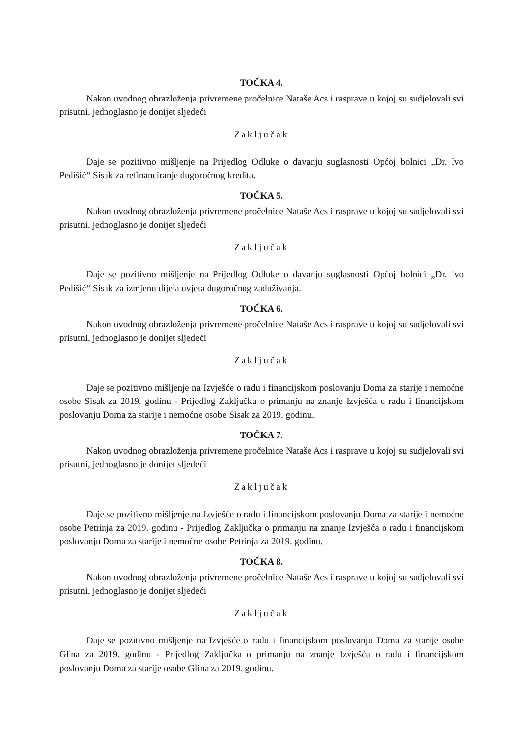TOČKA 4.
Nakon uvodnog obrazloženja privremene pročelnice Nataše Acs i rasprave u kojoj su sudjelovali svi prisutni, jednoglasno je donijet sljedeći
Zaključak
Daje se pozitivno mišljenje na Prijedlog Odluke o davanju suglasnosti Općoj bolnici „Dr. Ivo Pedišić“ Sisak za refinanciranje dugoročnog kredita.
TOČKA 5.
Nakon uvodnog obrazloženja privremene pročelnice Nataše Acs i rasprave u kojoj su sudjelovali svi prisutni, jednoglasno je donijet sljedeći
Zaključak
Daje se pozitivno mišljenje na Prijedlog Odluke o davanju suglasnosti Općoj bolnici „Dr. Ivo Pedišić“ Sisak za izmjenu dijela uvjeta dugoročnog zaduživanja.
TOČKA 6.
Nakon uvodnog obrazloženja privremene pročelnice Nataše Acs i rasprave u kojoj su sudjelovali svi prisutni, jednoglasno je donijet sljedeći
Zaključak
Daje se pozitivno mišljenje na Izvješće o radu i financijskom poslovanju Doma za starije i nemoćne osobe Sisak za 2019. godinu - Prijedlog Zaključka o primanju na znanje Izvješća o radu i financijskom poslovanju Doma za starije i nemoćne osobe Sisak za 2019. godinu.
TOČKA 7.
Nakon uvodnog obrazloženja privremene pročelnice Nataše Acs i rasprave u kojoj su sudjelovali svi prisutni, jednoglasno je donijet sljedeći
Zaključak
Daje se pozitivno mišljenje na Izvješće o radu i financijskom poslovanju Doma za starije i nemoćne osobe Petrinja za 2019. godinu - Prijedlog Zaključka o primanju na znanje Izvješća o radu i financijskom poslovanju Doma za starije i nemoćne osobe Petrinja za 2019. godinu.
TOČKA 8.
Nakon uvodnog obrazloženja privremene pročelnice Nataše Acs i rasprave u kojoj su sudjelovali svi prisutni, jednoglasno je donijet sljedeći
Zaključak
Daje se pozitivno mišljenje na Izvješće o radu i financijskom poslovanju Doma za starije osobe Glina za 2019. godinu - Prijedlog Zaključka o primanju na znanje Izvješća o radu i financijskom poslovanju Doma za starije osobe Glina za 2019. godinu.